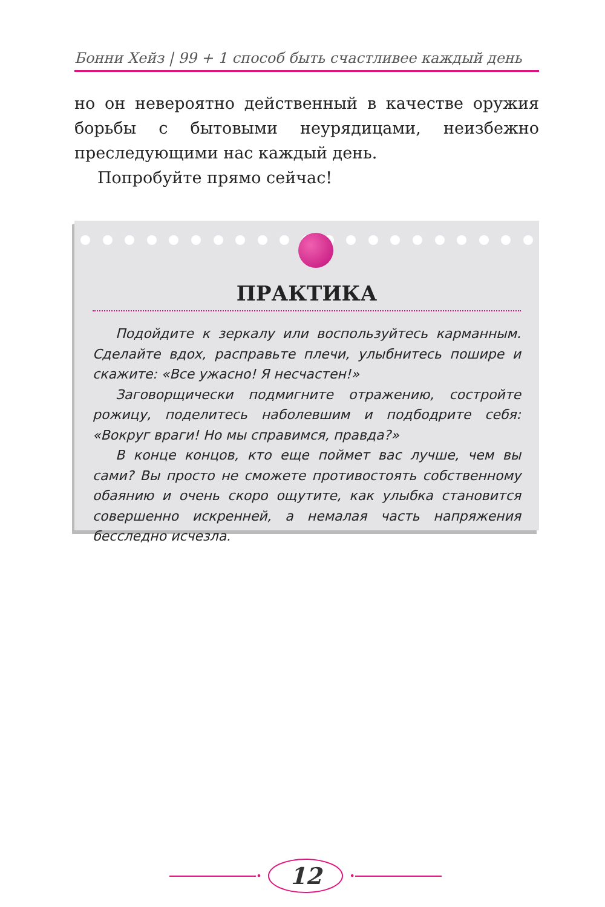Бонни Хейз | 99 + 1 способ быть счастливее каждый день
но он невероятно действенный в качестве оружия борьбы с бытовыми неурядицами, неизбежно преследующими нас каждый день.
Попробуйте прямо сейчас!
ПРАКТИКА
Подойдите к зеркалу или воспользуйтесь карманным. Сделайте вдох, расправьте плечи, улыбнитесь пошире и скажите: «Все ужасно! Я несчастен!»
Заговорщически подмигните отражению, состройте рожицу, поделитесь наболевшим и подбодрите себя: «Вокруг враги! Но мы справимся, правда?»
В конце концов, кто еще поймет вас лучше, чем вы сами? Вы просто не сможете противостоять собственному обаянию и очень скоро ощутите, как улыбка становится совершенно искренней, а немалая часть напряжения бесследно исчезла.
•
12
•